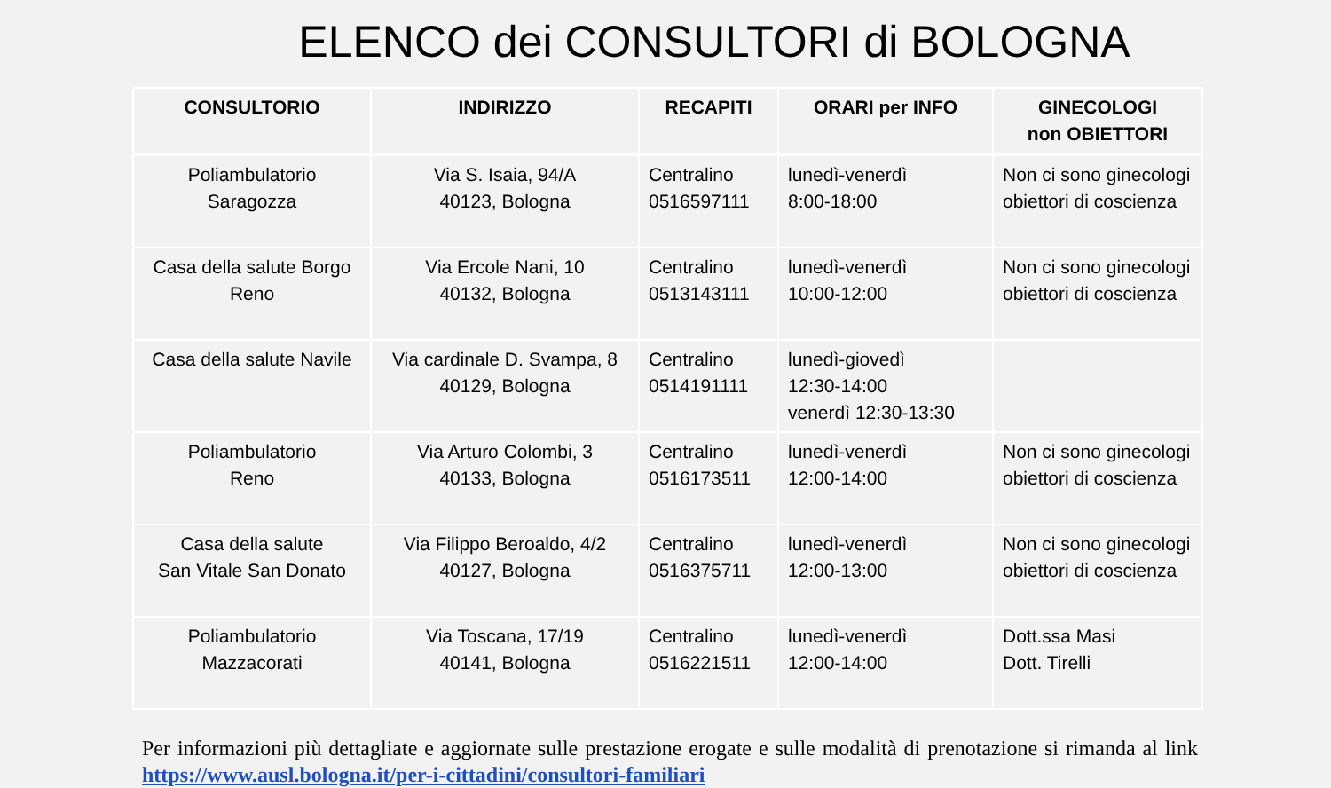ELENCO dei CONSULTORI di BOLOGNA
| CONSULTORIO | INDIRIZZO | RECAPITI | ORARI per INFO | GINECOLOGI non OBIETTORI |
| --- | --- | --- | --- | --- |
| Poliambulatorio Saragozza | Via S. Isaia, 94/A 40123, Bologna | Centralino 0516597111 | lunedì-venerdì 8:00-18:00 | Non ci sono ginecologi obiettori di coscienza |
| Casa della salute Borgo Reno | Via Ercole Nani, 10 40132, Bologna | Centralino 0513143111 | lunedì-venerdì 10:00-12:00 | Non ci sono ginecologi obiettori di coscienza |
| Casa della salute Navile | Via cardinale D. Svampa, 8 40129, Bologna | Centralino 0514191111 | lunedì-giovedì 12:30-14:00 venerdì 12:30-13:30 | |
| Poliambulatorio Reno | Via Arturo Colombi, 3 40133, Bologna | Centralino 0516173511 | lunedì-venerdì 12:00-14:00 | Non ci sono ginecologi obiettori di coscienza |
| Casa della salute San Vitale San Donato | Via Filippo Beroaldo, 4/2 40127, Bologna | Centralino 0516375711 | lunedì-venerdì 12:00-13:00 | Non ci sono ginecologi obiettori di coscienza |
| Poliambulatorio Mazzacorati | Via Toscana, 17/19 40141, Bologna | Centralino 0516221511 | lunedì-venerdì 12:00-14:00 | Dott.ssa Masi Dott. Tirelli |
Per informazioni più dettagliate e aggiornate sulle prestazione erogate e sulle modalità di prenotazione si rimanda al link https://www.ausl.bologna.it/per-i-cittadini/consultori-familiari